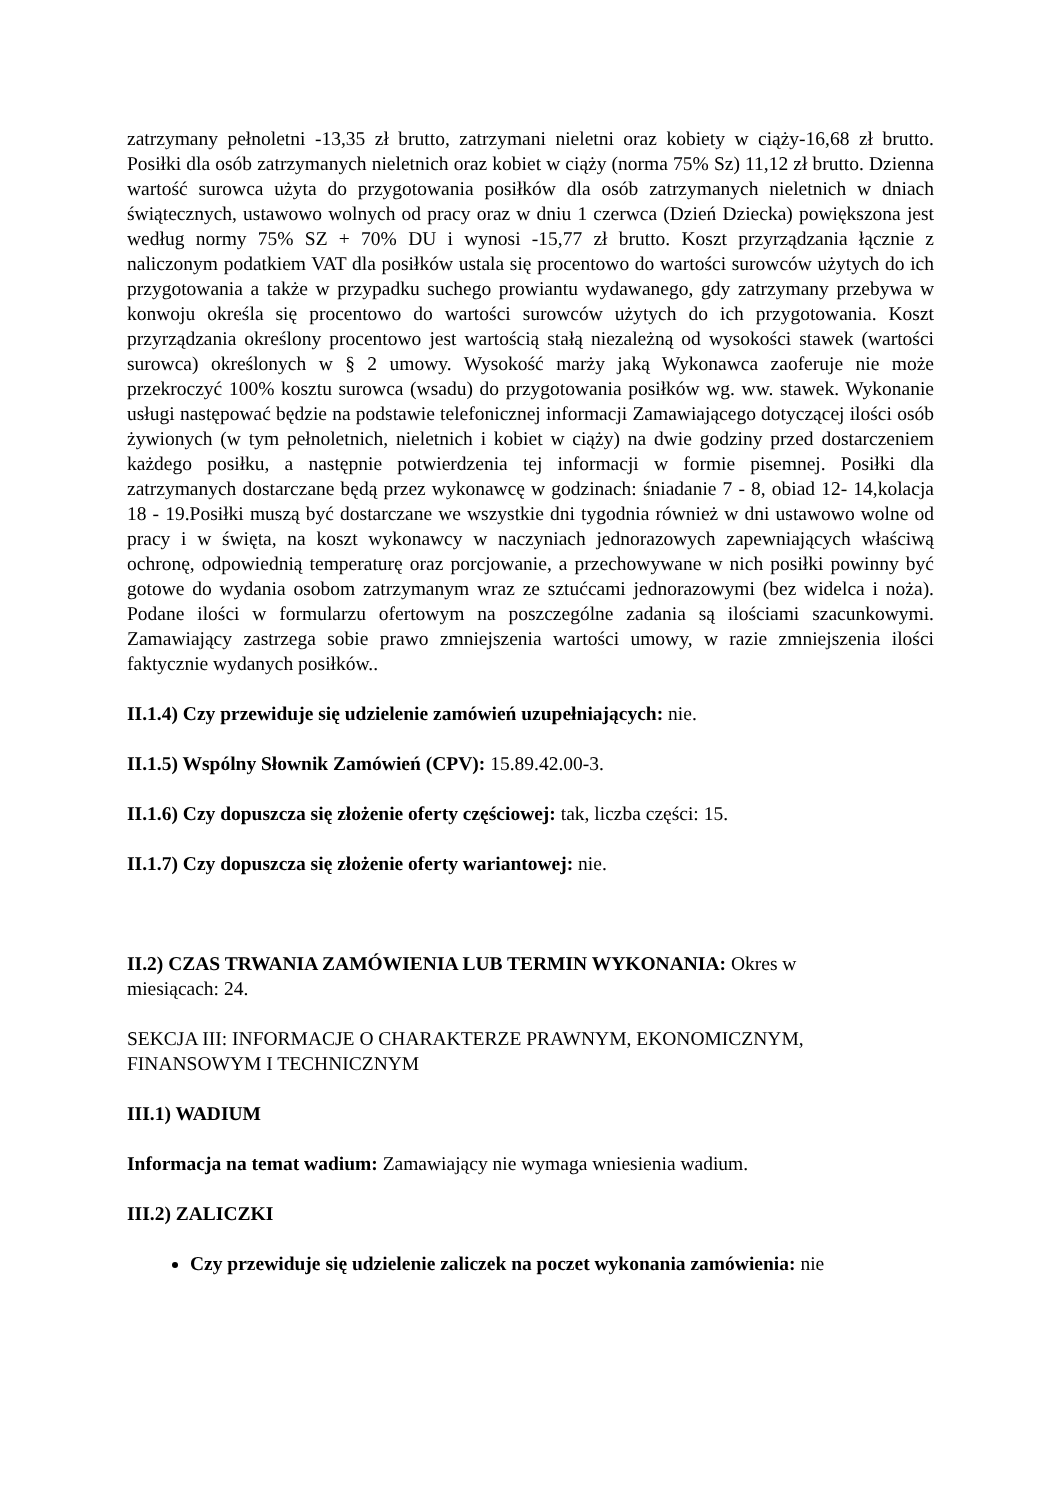zatrzymany pełnoletni -13,35 zł brutto, zatrzymani nieletni oraz kobiety w ciąży-16,68 zł brutto. Posiłki dla osób zatrzymanych nieletnich oraz kobiet w ciąży (norma 75% Sz) 11,12 zł brutto. Dzienna wartość surowca użyta do przygotowania posiłków dla osób zatrzymanych nieletnich w dniach świątecznych, ustawowo wolnych od pracy oraz w dniu 1 czerwca (Dzień Dziecka) powiększona jest według normy 75% SZ + 70% DU i wynosi -15,77 zł brutto. Koszt przyrządzania łącznie z naliczonym podatkiem VAT dla posiłków ustala się procentowo do wartości surowców użytych do ich przygotowania a także w przypadku suchego prowiantu wydawanego, gdy zatrzymany przebywa w konwoju określa się procentowo do wartości surowców użytych do ich przygotowania. Koszt przyrządzania określony procentowo jest wartością stałą niezależną od wysokości stawek (wartości surowca) określonych w § 2 umowy. Wysokość marży jaką Wykonawca zaoferuje nie może przekroczyć 100% kosztu surowca (wsadu) do przygotowania posiłków wg. ww. stawek. Wykonanie usługi następować będzie na podstawie telefonicznej informacji Zamawiającego dotyczącej ilości osób żywionych (w tym pełnoletnich, nieletnich i kobiet w ciąży) na dwie godziny przed dostarczeniem każdego posiłku, a następnie potwierdzenia tej informacji w formie pisemnej. Posiłki dla zatrzymanych dostarczane będą przez wykonawcę w godzinach: śniadanie 7 - 8, obiad 12- 14,kolacja 18 - 19.Posiłki muszą być dostarczane we wszystkie dni tygodnia również w dni ustawowo wolne od pracy i w święta, na koszt wykonawcy w naczyniach jednorazowych zapewniających właściwą ochronę, odpowiednią temperaturę oraz porcjowanie, a przechowywane w nich posiłki powinny być gotowe do wydania osobom zatrzymanym wraz ze sztućcami jednorazowymi (bez widelca i noża). Podane ilości w formularzu ofertowym na poszczególne zadania są ilościami szacunkowymi. Zamawiający zastrzega sobie prawo zmniejszenia wartości umowy, w razie zmniejszenia ilości faktycznie wydanych posiłków..
II.1.4) Czy przewiduje się udzielenie zamówień uzupełniających: nie.
II.1.5) Wspólny Słownik Zamówień (CPV): 15.89.42.00-3.
II.1.6) Czy dopuszcza się złożenie oferty częściowej: tak, liczba części: 15.
II.1.7) Czy dopuszcza się złożenie oferty wariantowej: nie.
II.2) CZAS TRWANIA ZAMÓWIENIA LUB TERMIN WYKONANIA: Okres w
miesiącach: 24.
SEKCJA III: INFORMACJE O CHARAKTERZE PRAWNYM, EKONOMICZNYM,
FINANSOWYM I TECHNICZNYM
III.1) WADIUM
Informacja na temat wadium: Zamawiający nie wymaga wniesienia wadium.
III.2) ZALICZKI
Czy przewiduje się udzielenie zaliczek na poczet wykonania zamówienia: nie